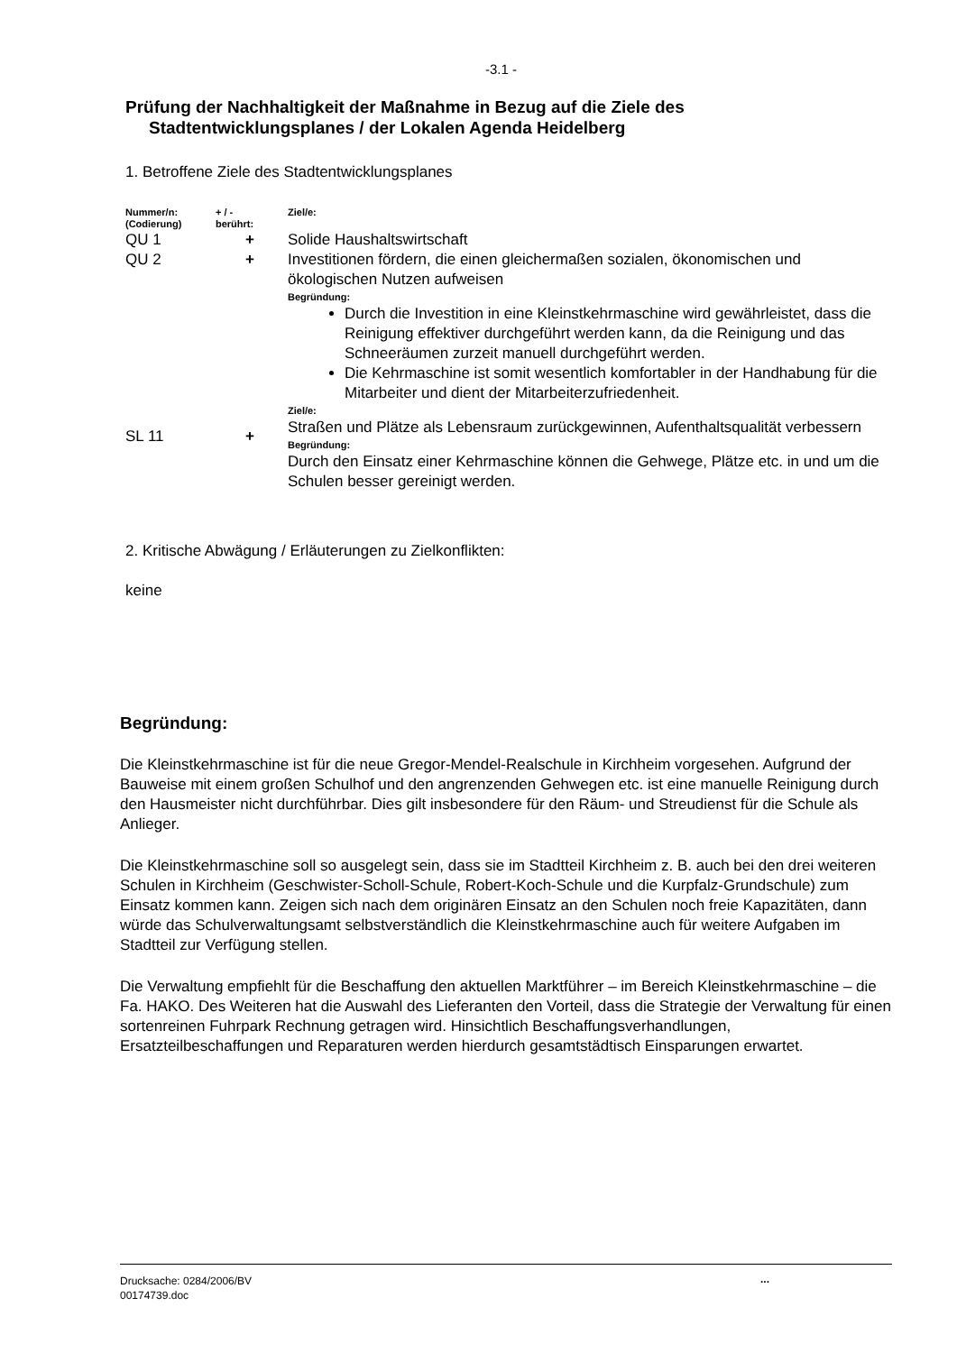-3.1 -
Prüfung der Nachhaltigkeit der Maßnahme in Bezug auf die Ziele des
Stadtentwicklungsplanes / der Lokalen Agenda Heidelberg
1. Betroffene Ziele des Stadtentwicklungsplanes
| Nummer/n: (Codierung) | + / - berührt: | Ziel/e: |
| --- | --- | --- |
| QU 1 | + | Solide Haushaltswirtschaft |
| QU 2 | + | Investitionen fördern, die einen gleichermaßen sozialen, ökonomischen und ökologischen Nutzen aufweisen Begründung: Durch die Investition in eine Kleinstkehrmaschine wird gewährleistet, dass die Reinigung effektiver durchgeführt werden kann, da die Reinigung und das Schneeräumen zurzeit manuell durchgeführt werden. Die Kehrmaschine ist somit wesentlich komfortabler in der Handhabung für die Mitarbeiter und dient der Mitarbeiterzufriedenheit. Ziel/e: |
| SL 11 | + | Straßen und Plätze als Lebensraum zurückgewinnen, Aufenthaltsqualität verbessern Begründung: Durch den Einsatz einer Kehrmaschine können die Gehwege, Plätze etc. in und um die Schulen besser gereinigt werden. |
2. Kritische Abwägung / Erläuterungen zu Zielkonflikten:
keine
Begründung:
Die Kleinstkehrmaschine ist für die neue Gregor-Mendel-Realschule in Kirchheim vorgesehen. Aufgrund der Bauweise mit einem großen Schulhof und den angrenzenden Gehwegen etc. ist eine manuelle Reinigung durch den Hausmeister nicht durchführbar. Dies gilt insbesondere für den Räum- und Streudienst für die Schule als Anlieger.
Die Kleinstkehrmaschine soll so ausgelegt sein, dass sie im Stadtteil Kirchheim z. B. auch bei den drei weiteren Schulen in Kirchheim (Geschwister-Scholl-Schule, Robert-Koch-Schule und die Kurpfalz-Grundschule) zum Einsatz kommen kann. Zeigen sich nach dem originären Einsatz an den Schulen noch freie Kapazitäten, dann würde das Schulverwaltungsamt selbstverständlich die Kleinstkehrmaschine auch für weitere Aufgaben im Stadtteil zur Verfügung stellen.
Die Verwaltung empfiehlt für die Beschaffung den aktuellen Marktführer – im Bereich Kleinstkehrmaschine – die Fa. HAKO. Des Weiteren hat die Auswahl des Lieferanten den Vorteil, dass die Strategie der Verwaltung für einen sortenreinen Fuhrpark Rechnung getragen wird. Hinsichtlich Beschaffungsverhandlungen, Ersatzteilbeschaffungen und Reparaturen werden hierdurch gesamtstädtisch Einsparungen erwartet.
Drucksache: 0284/2006/BV
00174739.doc
...